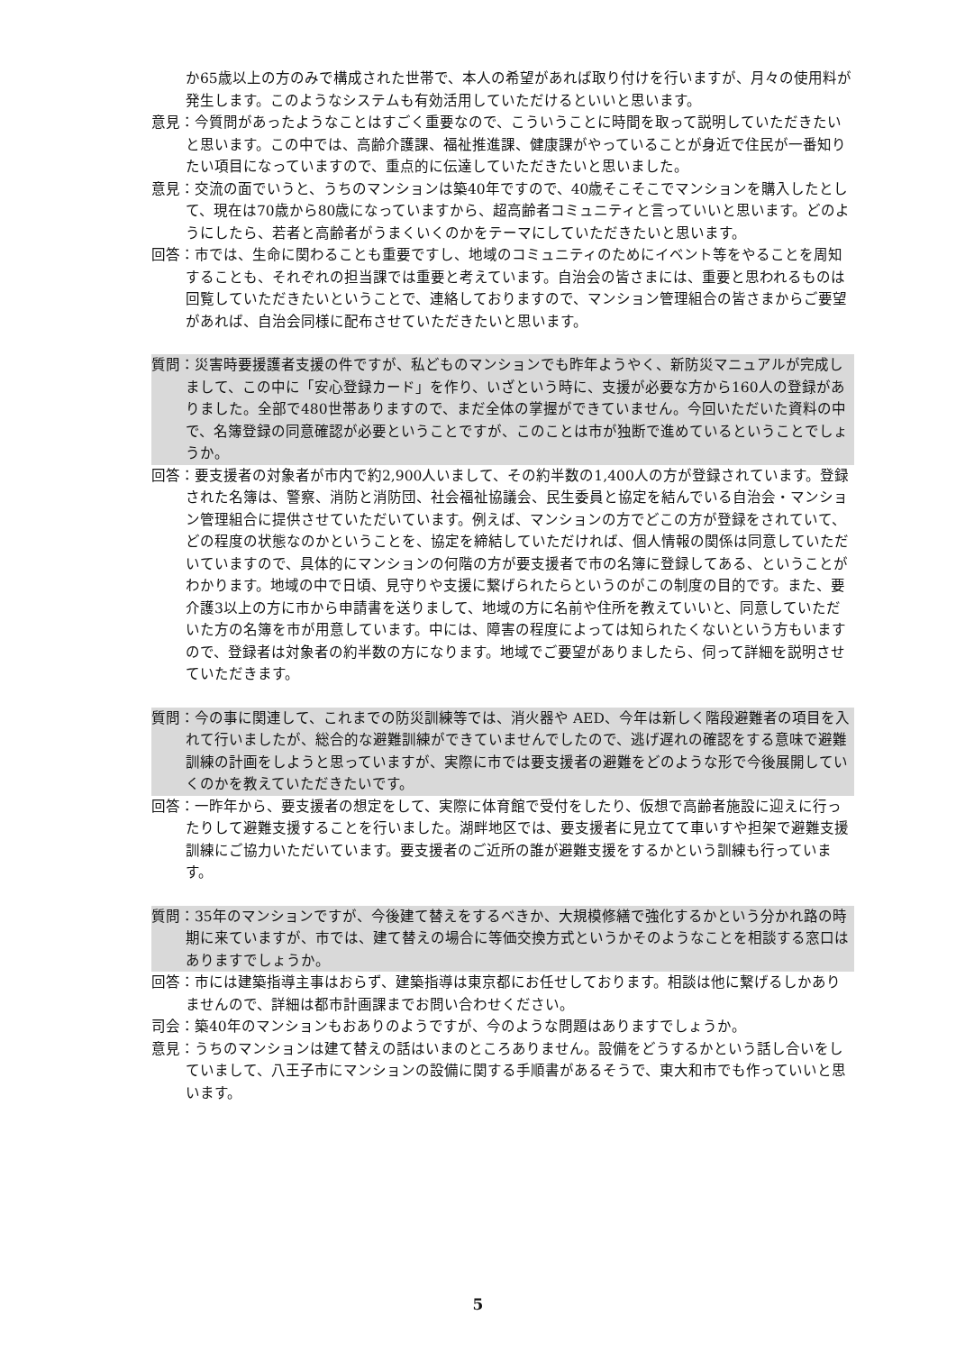か65歳以上の方のみで構成された世帯で、本人の希望があれば取り付けを行いますが、月々の使用料が発生します。このようなシステムも有効活用していただけるといいと思います。
意見：今質問があったようなことはすごく重要なので、こういうことに時間を取って説明していただきたいと思います。この中では、高齢介護課、福祉推進課、健康課がやっていることが身近で住民が一番知りたい項目になっていますので、重点的に伝達していただきたいと思いました。
意見：交流の面でいうと、うちのマンションは築40年ですので、40歳そこそこでマンションを購入したとして、現在は70歳から80歳になっていますから、超高齢者コミュニティと言っていいと思います。どのようにしたら、若者と高齢者がうまくいくのかをテーマにしていただきたいと思います。
回答：市では、生命に関わることも重要ですし、地域のコミュニティのためにイベント等をやることを周知することも、それぞれの担当課では重要と考えています。自治会の皆さまには、重要と思われるものは回覧していただきたいということで、連絡しておりますので、マンション管理組合の皆さまからご要望があれば、自治会同様に配布させていただきたいと思います。
質問：災害時要援護者支援の件ですが、私どものマンションでも昨年ようやく、新防災マニュアルが完成しまして、この中に「安心登録カード」を作り、いざという時に、支援が必要な方から160人の登録がありました。全部で480世帯ありますので、まだ全体の掌握ができていません。今回いただいた資料の中で、名簿登録の同意確認が必要ということですが、このことは市が独断で進めているということでしょうか。
回答：要支援者の対象者が市内で約2,900人いまして、その約半数の1,400人の方が登録されています。登録された名簿は、警察、消防と消防団、社会福祉協議会、民生委員と協定を結んでいる自治会・マンション管理組合に提供させていただいています。例えば、マンションの方でどこの方が登録をされていて、どの程度の状態なのかということを、協定を締結していただければ、個人情報の関係は同意していただいていますので、具体的にマンションの何階の方が要支援者で市の名簿に登録してある、ということがわかります。地域の中で日頃、見守りや支援に繋げられたらというのがこの制度の目的です。また、要介護3以上の方に市から申請書を送りまして、地域の方に名前や住所を教えていいと、同意していただいた方の名簿を市が用意しています。中には、障害の程度によっては知られたくないという方もいますので、登録者は対象者の約半数の方になります。地域でご要望がありましたら、伺って詳細を説明させていただきます。
質問：今の事に関連して、これまでの防災訓練等では、消火器や AED、今年は新しく階段避難者の項目を入れて行いましたが、総合的な避難訓練ができていませんでしたので、逃げ遅れの確認をする意味で避難訓練の計画をしようと思っていますが、実際に市では要支援者の避難をどのような形で今後展開していくのかを教えていただきたいです。
回答：一昨年から、要支援者の想定をして、実際に体育館で受付をしたり、仮想で高齢者施設に迎えに行ったりして避難支援することを行いました。湖畔地区では、要支援者に見立てて車いすや担架で避難支援訓練にご協力いただいています。要支援者のご近所の誰が避難支援をするかという訓練も行っています。
質問：35年のマンションですが、今後建て替えをするべきか、大規模修繕で強化するかという分かれ路の時期に来ていますが、市では、建て替えの場合に等価交換方式というかそのようなことを相談する窓口はありますでしょうか。
回答：市には建築指導主事はおらず、建築指導は東京都にお任せしております。相談は他に繋げるしかありませんので、詳細は都市計画課までお問い合わせください。
司会：築40年のマンションもおありのようですが、今のような問題はありますでしょうか。
意見：うちのマンションは建て替えの話はいまのところありません。設備をどうするかという話し合いをしていまして、八王子市にマンションの設備に関する手順書があるそうで、東大和市でも作っていいと思います。
5